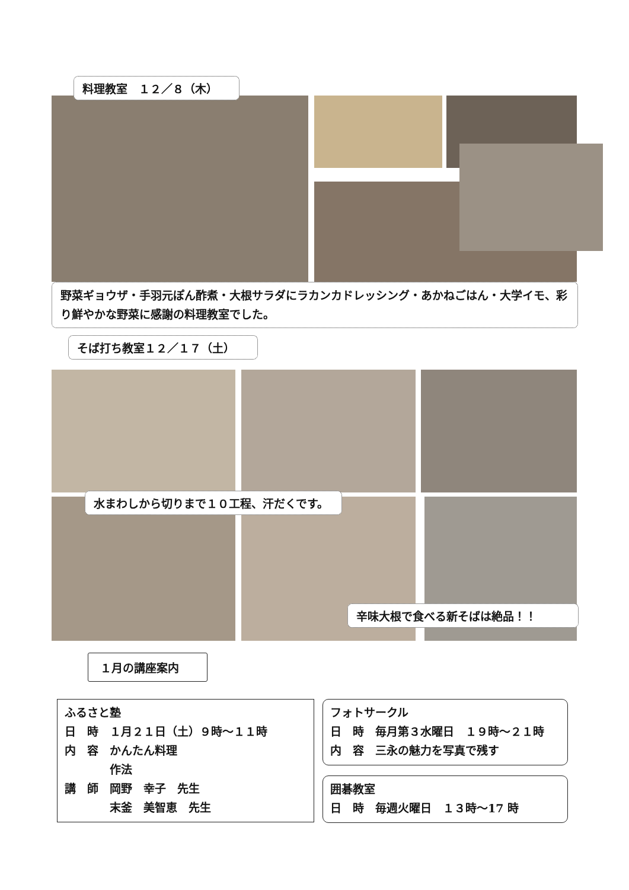料理教室　１２／８（木）
野菜ギョウザ・手羽元ぽん酢煮・大根サラダにラカンカドレッシング・あかねごはん・大学イモ、彩り鮮やかな野菜に感謝の料理教室でした。
そば打ち教室１２／１７（土）
水まわしから切りまで１０工程、汗だくです。
辛味大根で食べる新そばは絶品！！
１月の講座案内
ふるさと塾
日　時　１月２１日（土）９時～１１時
内　容　かんたん料理
　　　　作法
講　師　岡野　幸子　先生
　　　　末釜　美智恵　先生
フォトサークル
日　時　毎月第３水曜日　１９時～２１時
内　容　三永の魅力を写真で残す
囲碁教室
日　時　毎週火曜日　１３時～17 時